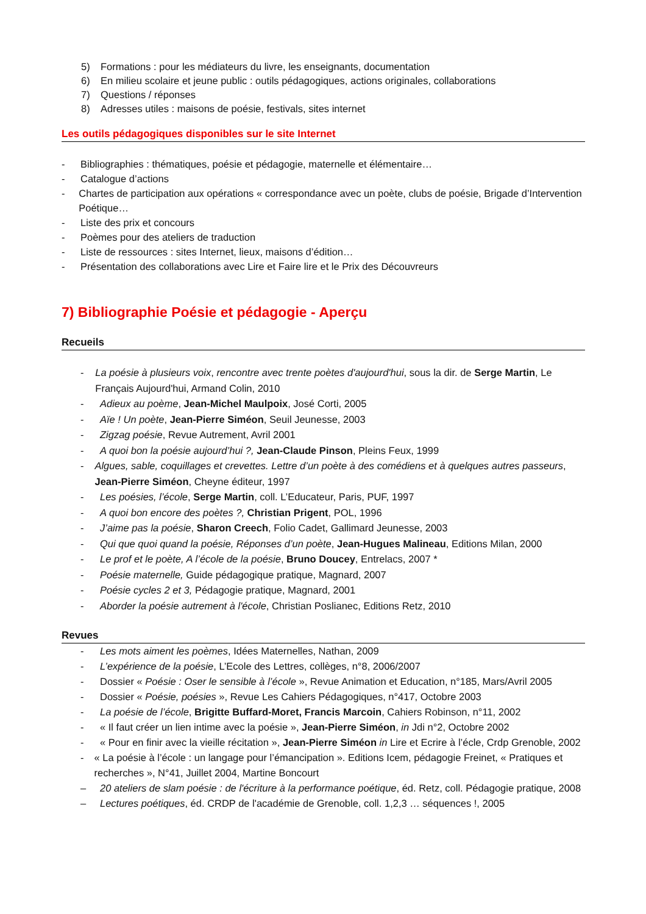5) Formations : pour les médiateurs du livre, les enseignants, documentation
6) En milieu scolaire et jeune public : outils pédagogiques, actions originales, collaborations
7) Questions / réponses
8) Adresses utiles : maisons de poésie, festivals, sites internet
Les outils pédagogiques disponibles sur le site Internet
- Bibliographies : thématiques, poésie et pédagogie, maternelle et élémentaire…
- Catalogue d’actions
- Chartes de participation aux opérations « correspondance avec un poète, clubs de poésie, Brigade d’Intervention Poétique…
- Liste des prix et concours
- Poèmes pour des ateliers de traduction
- Liste de ressources : sites Internet, lieux, maisons d’édition…
- Présentation des collaborations avec Lire et Faire lire et le Prix des Découvreurs
7) Bibliographie Poésie et pédagogie - Aperçu
Recueils
- La poésie à plusieurs voix, rencontre avec trente poètes d'aujourd'hui, sous la dir. de Serge Martin, Le Français Aujourd'hui, Armand Colin, 2010
- Adieux au poème, Jean-Michel Maulpoix, José Corti, 2005
- Aïe ! Un poète, Jean-Pierre Siméon, Seuil Jeunesse, 2003
- Zigzag poésie, Revue Autrement, Avril 2001
- A quoi bon la poésie aujourd’hui ?, Jean-Claude Pinson, Pleins Feux, 1999
- Algues, sable, coquillages et crevettes. Lettre d’un poète à des comédiens et à quelques autres passeurs, Jean-Pierre Siméon, Cheyne éditeur, 1997
- Les poésies, l’école, Serge Martin, coll. L’Educateur, Paris, PUF, 1997
- A quoi bon encore des poètes ?, Christian Prigent, POL, 1996
- J’aime pas la poésie, Sharon Creech, Folio Cadet, Gallimard Jeunesse, 2003
- Qui que quoi quand la poésie, Réponses d’un poète, Jean-Hugues Malineau, Editions Milan, 2000
- Le prof et le poète, A l’école de la poésie, Bruno Doucey, Entrelacs, 2007 *
- Poésie maternelle, Guide pédagogique pratique, Magnard, 2007
- Poésie cycles 2 et 3, Pédagogie pratique, Magnard, 2001
- Aborder la poésie autrement à l'école, Christian Poslianec, Editions Retz, 2010
Revues
- Les mots aiment les poèmes, Idées Maternelles, Nathan, 2009
- L’expérience de la poésie, L’Ecole des Lettres, collèges, n°8, 2006/2007
- Dossier « Poésie : Oser le sensible à l’école », Revue Animation et Education, n°185, Mars/Avril 2005
- Dossier « Poésie, poésies », Revue Les Cahiers Pédagogiques, n°417, Octobre 2003
- La poésie de l’école, Brigitte Buffard-Moret, Francis Marcoin, Cahiers Robinson, n°11, 2002
- « Il faut créer un lien intime avec la poésie », Jean-Pierre Siméon, in Jdi n°2, Octobre 2002
- « Pour en finir avec la vieille récitation », Jean-Pierre Siméon in Lire et Ecrire à l’écle, Crdp Grenoble, 2002
- « La poésie à l’école : un langage pour l’émancipation ». Editions Icem, pédagogie Freinet, « Pratiques et recherches », N°41, Juillet 2004, Martine Boncourt
– 20 ateliers de slam poésie : de l'écriture à la performance poétique, éd. Retz, coll. Pédagogie pratique, 2008
– Lectures poétiques, éd. CRDP de l'académie de Grenoble, coll. 1,2,3 … séquences !, 2005